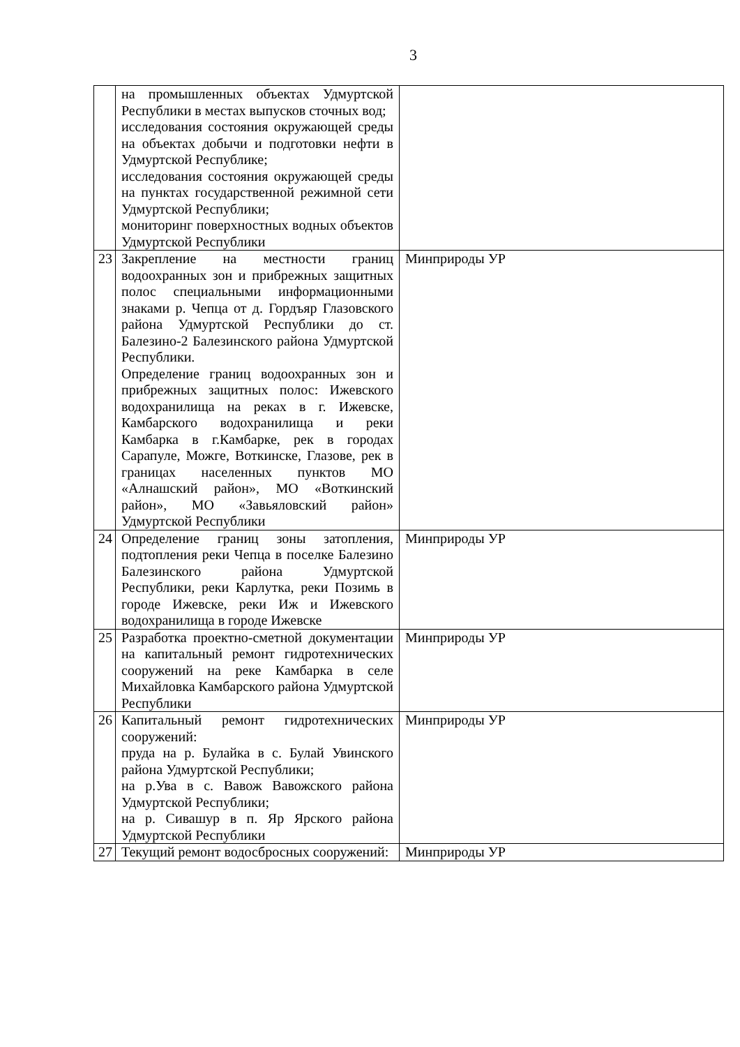3
| | на промышленных объектах Удмуртской Республики в местах выпусков сточных вод; исследования состояния окружающей среды на объектах добычи и подготовки нефти в Удмуртской Республике; исследования состояния окружающей среды на пунктах государственной режимной сети Удмуртской Республики; мониторинг поверхностных водных объектов Удмуртской Республики | |
| 23 | Закрепление на местности границ водоохранных зон и прибрежных защитных полос специальными информационными знаками р. Чепца от д. Гордъяр Глазовского района Удмуртской Республики до ст. Балезино-2 Балезинского района Удмуртской Республики. Определение границ водоохранных зон и прибрежных защитных полос: Ижевского водохранилища на реках в г. Ижевске, Камбарского водохранилища и реки Камбарка в г.Камбарке, рек в городах Сарапуле, Можге, Воткинске, Глазове, рек в границах населенных пунктов МО «Алнашский район», МО «Воткинский район», МО «Завьяловский район» Удмуртской Республики | Минприроды УР |
| 24 | Определение границ зоны затопления, подтопления реки Чепца в поселке Балезино Балезинского района Удмуртской Республики, реки Карлутка, реки Позимь в городе Ижевске, реки Иж и Ижевского водохранилища в городе Ижевске | Минприроды УР |
| 25 | Разработка проектно-сметной документации на капитальный ремонт гидротехнических сооружений на реке Камбарка в селе Михайловка Камбарского района Удмуртской Республики | Минприроды УР |
| 26 | Капитальный ремонт гидротехнических сооружений: пруда на р. Булайка в с. Булай Увинского района Удмуртской Республики; на р.Ува в с. Вавож Вавожского района Удмуртской Республики; на р. Сивашур в п. Яр Ярского района Удмуртской Республики | Минприроды УР |
| 27 | Текущий ремонт водосбросных сооружений: | Минприроды УР |